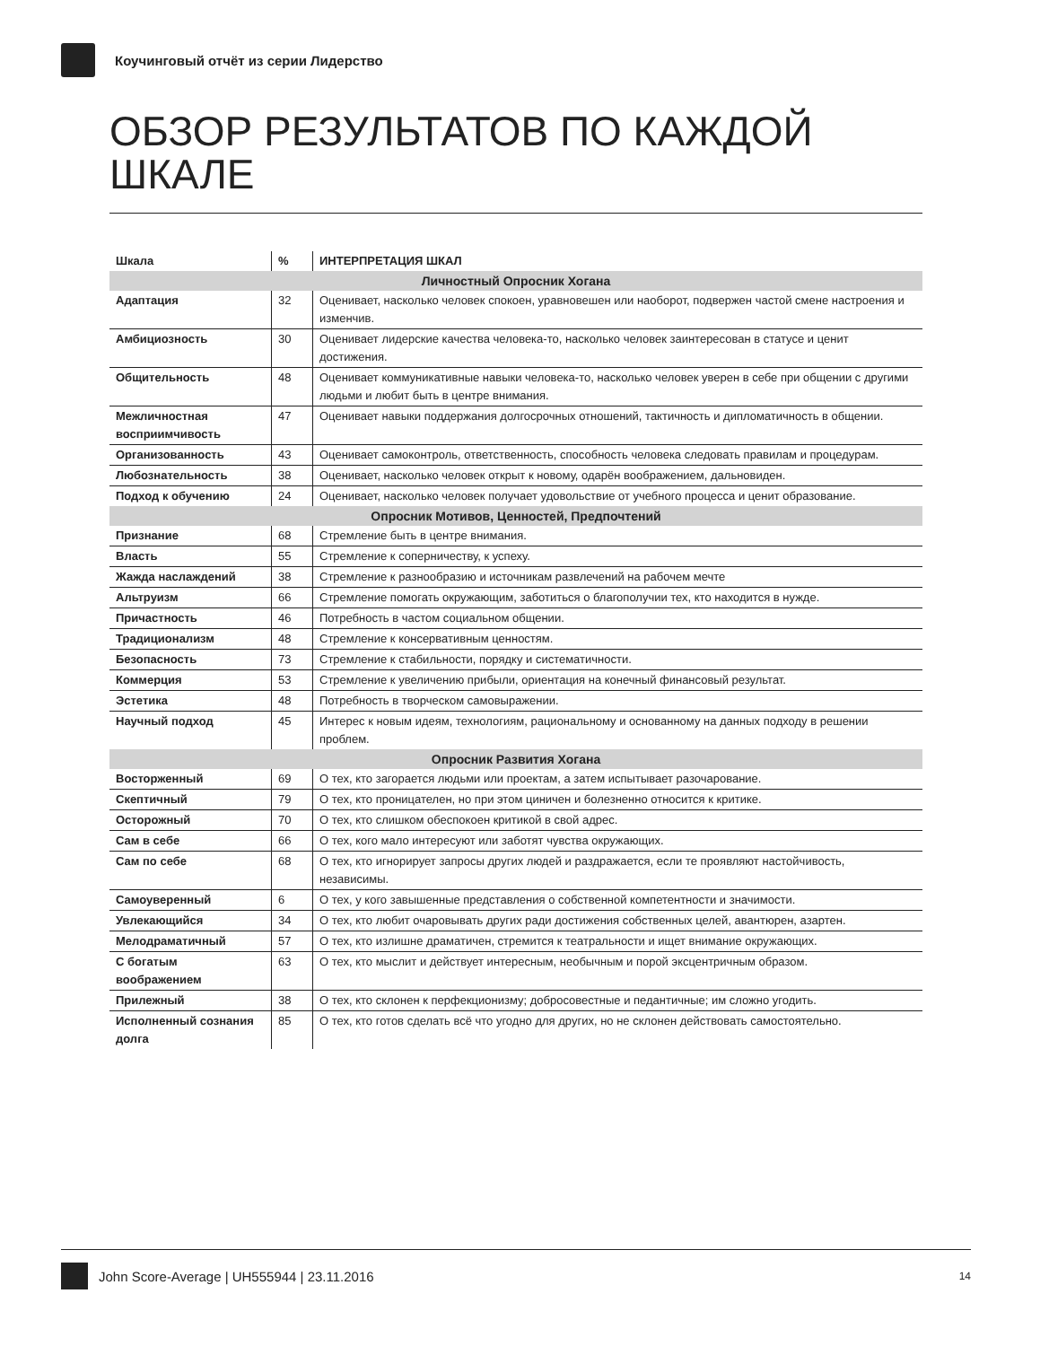Коучинговый отчёт из серии Лидерство
ОБЗОР РЕЗУЛЬТАТОВ ПО КАЖДОЙ ШКАЛЕ
| Шкала | % | ИНТЕРПРЕТАЦИЯ ШКАЛ |
| --- | --- | --- |
| Личностный Опросник Хогана | | |
| Адаптация | 32 | Оценивает, насколько человек спокоен, уравновешен или наоборот, подвержен частой смене настроения и изменчив. |
| Амбициозность | 30 | Оценивает лидерские качества человека-то, насколько человек заинтересован в статусе и ценит достижения. |
| Общительность | 48 | Оценивает коммуникативные навыки человека-то, насколько человек уверен в себе при общении с другими людьми и любит быть в центре внимания. |
| Межличностная восприимчивость | 47 | Оценивает навыки поддержания долгосрочных отношений, тактичность и дипломатичность в общении. |
| Организованность | 43 | Оценивает самоконтроль, ответственность, способность человека следовать правилам и процедурам. |
| Любознательность | 38 | Оценивает, насколько человек открыт к новому, одарён воображением, дальновиден. |
| Подход к обучению | 24 | Оценивает, насколько человек получает удовольствие от учебного процесса и ценит образование. |
| Опросник Мотивов, Ценностей, Предпочтений | | |
| Признание | 68 | Стремление быть в центре внимания. |
| Власть | 55 | Стремление к соперничеству, к успеху. |
| Жажда наслаждений | 38 | Стремление к разнообразию и источникам развлечений на рабочем мечте |
| Альтруизм | 66 | Стремление помогать окружающим, заботиться о благополучии тех, кто находится в нужде. |
| Причастность | 46 | Потребность в частом социальном общении. |
| Традиционализм | 48 | Стремление к консервативным ценностям. |
| Безопасность | 73 | Стремление к стабильности, порядку и систематичности. |
| Коммерция | 53 | Стремление к увеличению прибыли, ориентация на конечный финансовый результат. |
| Эстетика | 48 | Потребность в творческом самовыражении. |
| Научный подход | 45 | Интерес к новым идеям, технологиям, рациональному и основанному на данных подходу в решении проблем. |
| Опросник Развития Хогана | | |
| Восторженный | 69 | О тех, кто загорается людьми или проектам, а затем испытывает разочарование. |
| Скептичный | 79 | О тех, кто проницателен, но при этом циничен и болезненно относится к критике. |
| Осторожный | 70 | О тех, кто слишком обеспокоен критикой в свой адрес. |
| Сам в себе | 66 | О тех, кого мало интересуют или заботят чувства окружающих. |
| Сам по себе | 68 | О тех, кто игнорирует запросы других людей и раздражается, если те проявляют настойчивость, независимы. |
| Самоуверенный | 6 | О тех, у кого завышенные представления о собственной компетентности и значимости. |
| Увлекающийся | 34 | О тех, кто любит очаровывать других ради достижения собственных целей, авантюрен, азартен. |
| Мелодраматичный | 57 | О тех, кто излишне драматичен, стремится к театральности и ищет внимание окружающих. |
| С богатым воображением | 63 | О тех, кто мыслит и действует интересным, необычным и порой эксцентричным образом. |
| Прилежный | 38 | О тех, кто склонен к перфекционизму; добросовестные и педантичные; им сложно угодить. |
| Исполненный сознания долга | 85 | О тех, кто готов сделать всё что угодно для других, но не склонен действовать самостоятельно. |
John Score-Average | UH555944 | 23.11.2016 14